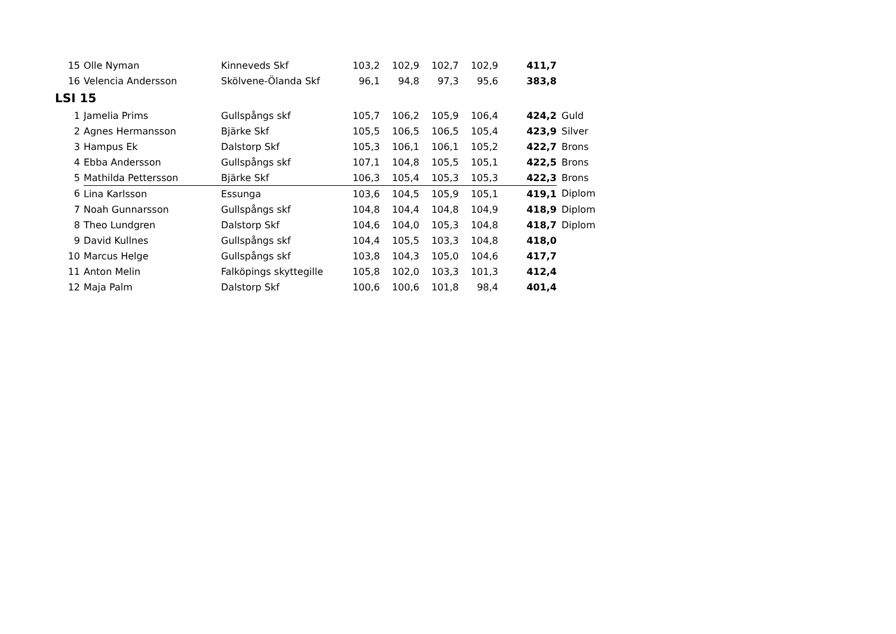| 15 | Olle Nyman | Kinneveds Skf | 103,2 | 102,9 | 102,7 | 102,9 | 411,7 | |
| 16 | Velencia Andersson | Skölvene-Ölanda Skf | 96,1 | 94,8 | 97,3 | 95,6 | 383,8 | |
| LSI 15 | | | | | | | | |
| 1 | Jamelia Prims | Gullspångs skf | 105,7 | 106,2 | 105,9 | 106,4 | 424,2 | Guld |
| 2 | Agnes Hermansson | Bjärke Skf | 105,5 | 106,5 | 106,5 | 105,4 | 423,9 | Silver |
| 3 | Hampus Ek | Dalstorp Skf | 105,3 | 106,1 | 106,1 | 105,2 | 422,7 | Brons |
| 4 | Ebba Andersson | Gullspångs skf | 107,1 | 104,8 | 105,5 | 105,1 | 422,5 | Brons |
| 5 | Mathilda Pettersson | Bjärke Skf | 106,3 | 105,4 | 105,3 | 105,3 | 422,3 | Brons |
| 6 | Lina Karlsson | Essunga | 103,6 | 104,5 | 105,9 | 105,1 | 419,1 | Diplom |
| 7 | Noah Gunnarsson | Gullspångs skf | 104,8 | 104,4 | 104,8 | 104,9 | 418,9 | Diplom |
| 8 | Theo Lundgren | Dalstorp Skf | 104,6 | 104,0 | 105,3 | 104,8 | 418,7 | Diplom |
| 9 | David Kullnes | Gullspångs skf | 104,4 | 105,5 | 103,3 | 104,8 | 418,0 | |
| 10 | Marcus Helge | Gullspångs skf | 103,8 | 104,3 | 105,0 | 104,6 | 417,7 | |
| 11 | Anton Melin | Falköpings skyttegille | 105,8 | 102,0 | 103,3 | 101,3 | 412,4 | |
| 12 | Maja Palm | Dalstorp Skf | 100,6 | 100,6 | 101,8 | 98,4 | 401,4 | |